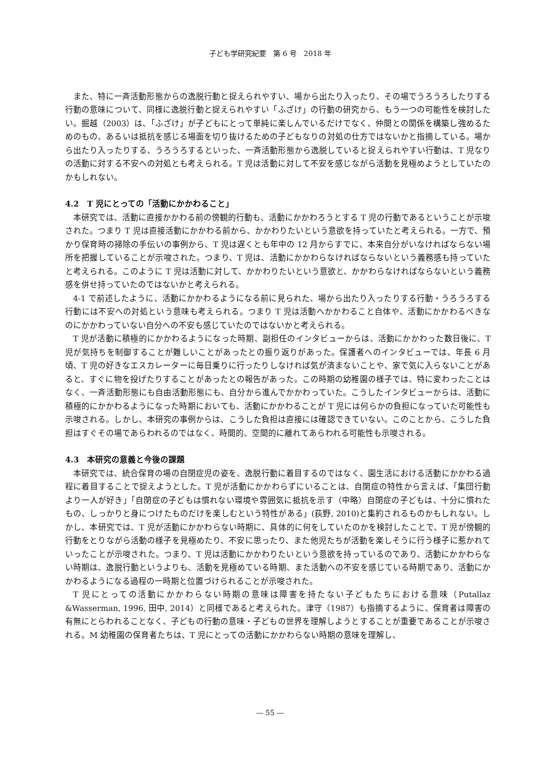子ども学研究紀要　第 6 号　2018 年
また、特に一斉活動形態からの逸脱行動と捉えられやすい、場から出たり入ったり、その場でうろうろしたりする行動の意味について、同様に逸脱行動と捉えられやすい「ふざけ」の行動の研究から、もう一つの可能性を検討したい。掘越（2003）は、「ふざけ」が子どもにとって単純に楽しんでいるだけでなく、仲間との関係を構築し強めるためのもの、あるいは抵抗を感じる場面を切り抜けるための子どもなりの対処の仕方ではないかと指摘している。場から出たり入ったりする、うろうろするといった、一斉活動形態から逸脱していると捉えられやすい行動は、T 児なりの活動に対する不安への対処とも考えられる。T 児は活動に対して不安を感じながら活動を見極めようとしていたのかもしれない。
4.2　T 児にとっての「活動にかかわること」
本研究では、活動に直接かかわる前の傍観的行動も、活動にかかわろうとする T 児の行動であるということが示唆された。つまり T 児は直接活動にかかわる前から、かかわりたいという意欲を持っていたと考えられる。一方で、預かり保育時の掃除の手伝いの事例から、T 児は遅くとも年中の 12 月からすでに、本来自分がいなければならない場所を把握していることが示唆された。つまり、T 児は、活動にかかわらなければならないという義務感も持っていたと考えられる。このように T 児は活動に対して、かかわりたいという意欲と、かかわらなければならないという義務感を併せ持っていたのではないかと考えられる。
4-1 で前述したように、活動にかかわるようになる前に見られた、場から出たり入ったりする行動・うろうろする行動には不安への対処という意味も考えられる。つまり T 児は活動へかかわること自体や、活動にかかわるべきなのにかかわっていない自分への不安も感じていたのではないかと考えられる。
T 児が活動に積極的にかかわるようになった時期、副担任のインタビューからは、活動にかかわった数日後に、T 児が気持ちを制御することが難しいことがあったとの振り返りがあった。保護者へのインタビューでは、年長 6 月頃、T 児の好きなエスカレーターに毎日乗りに行ったりしなければ気が済まないことや、家で気に入らないことがあると、すぐに物を投げたりすることがあったとの報告があった。この時期の幼稚園の様子では、特に変わったことはなく、一斉活動形態にも自由活動形態にも、自分から進んでかかわっていた。こうしたインタビューからは、活動に積極的にかかわるようになった時期においても、活動にかかわることが T 児には何らかの負担になっていた可能性も示唆される。しかし、本研究の事例からは、こうした負担は直接には確認できていない。このことから、こうした負担はすぐその場であらわれるのではなく、時間的、空間的に離れてあらわれる可能性も示唆される。
4.3　本研究の意義と今後の課題
本研究では、統合保育の場の自閉症児の姿を、逸脱行動に着目するのではなく、園生活における活動にかかわる過程に着目することで捉えようとした。T 児が活動にかかわらずにいることは、自閉症の特性から言えば、「集団行動より一人が好き」「自閉症の子どもは慣れない環境や雰囲気に抵抗を示す（中略）自閉症の子どもは、十分に慣れたもの、しっかりと身につけたものだけを楽しむという特性がある」(荻野, 2010)と集約されるものかもしれない。しかし、本研究では、T 児が活動にかかわらない時期に、具体的に何をしていたのかを検討したことで、T 児が傍観的行動をとりながら活動の様子を見極めたり、不安に思ったり、また他児たちが活動を楽しそうに行う様子に惹かれていったことが示唆された。つまり、T 児は活動にかかわりたいという意欲を持っているのであり、活動にかかわらない時期は、逸脱行動というよりも、活動を見極めている時期、また活動への不安を感じている時期であり、活動にかかわるようになる過程の一時期と位置づけられることが示唆された。
T 児にとっての活動にかかわらない時期の意味は障害を持たない子どもたちにおける意味（Putallaz &Wasserman, 1996, 田中, 2014）と同様であると考えられた。津守（1987）も指摘するように、保育者は障害の有無にとらわれることなく、子どもの行動の意味・子どもの世界を理解しようとすることが重要であることが示唆される。M 幼稚園の保育者たちは、T 児にとっての活動にかかわらない時期の意味を理解し、
― 55 ―